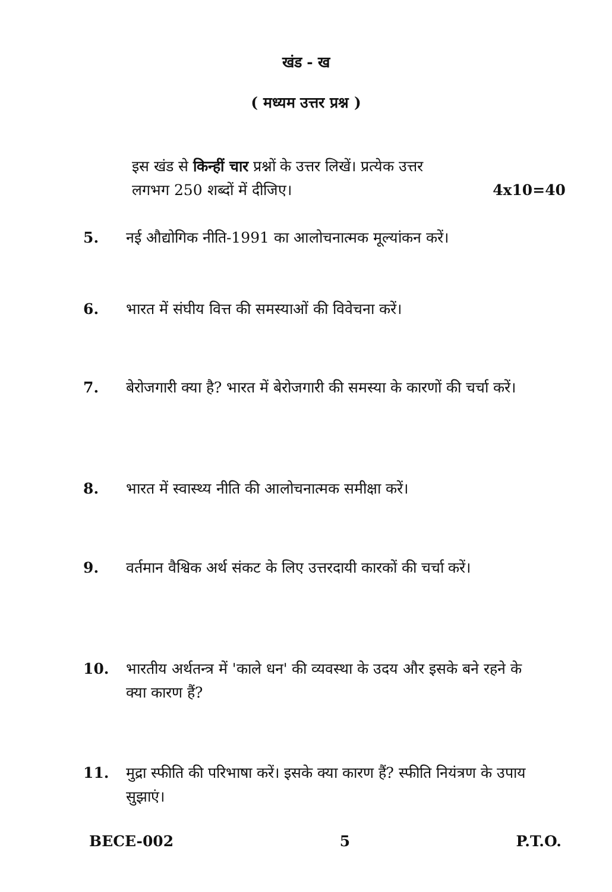खंड - ख
( मध्यम उत्तर प्रश्न )
इस खंड से किन्हीं चार प्रश्नों के उत्तर लिखें। प्रत्येक उत्तर
लगभग 250 शब्दों में दीजिए। 4x10=40
5. नई औद्योगिक नीति-1991 का आलोचनात्मक मूल्यांकन करें।
6. भारत में संघीय वित्त की समस्याओं की विवेचना करें।
7. बेरोजगारी क्या है? भारत में बेरोजगारी की समस्या के कारणों की चर्चा करें।
8. भारत में स्वास्थ्य नीति की आलोचनात्मक समीक्षा करें।
9. वर्तमान वैश्विक अर्थ संकट के लिए उत्तरदायी कारकों की चर्चा करें।
10. भारतीय अर्थतन्त्र में 'काले धन' की व्यवस्था के उदय और इसके बने रहने के क्या कारण हैं?
11. मुद्रा स्फीति की परिभाषा करें। इसके क्या कारण हैं? स्फीति नियंत्रण के उपाय सुझाएं।
BECE-002 5 P.T.O.